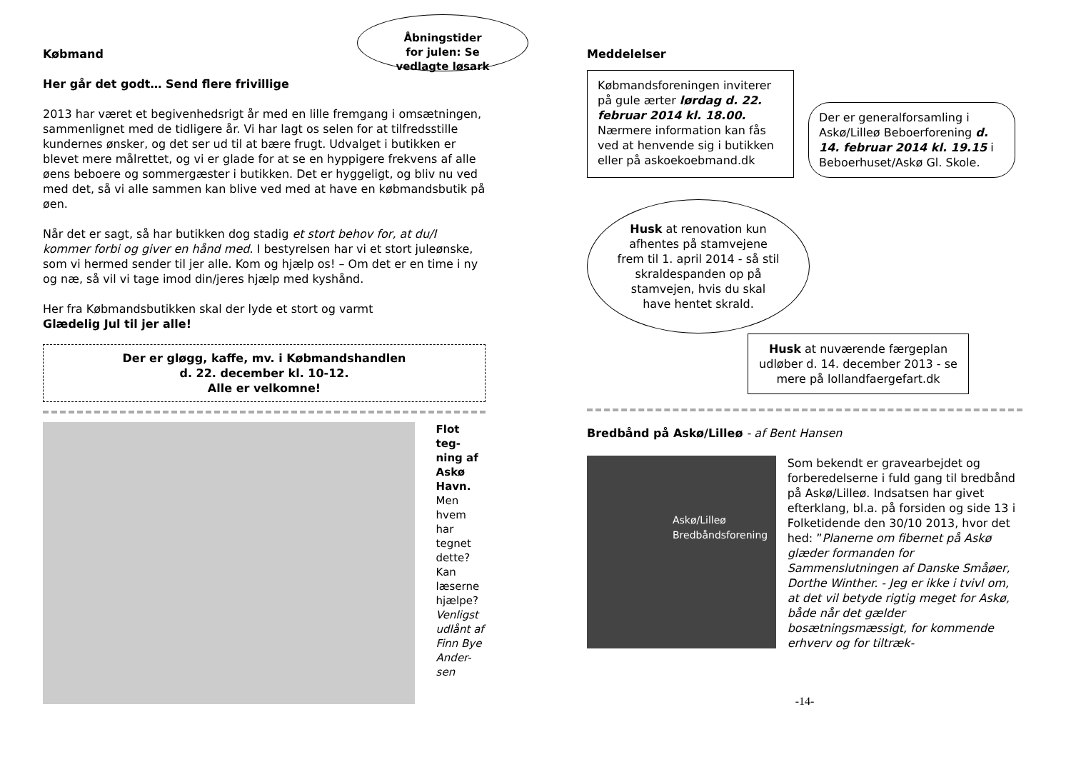Åbningstider
for julen: Se
vedlagte løsark
Købmand
Her går det godt… Send flere frivillige
2013 har været et begivenhedsrigt år med en lille fremgang i omsætningen, sammenlignet med de tidligere år. Vi har lagt os selen for at tilfredsstille kundernes ønsker, og det ser ud til at bære frugt. Udvalget i butikken er blevet mere målrettet, og vi er glade for at se en hyppigere frekvens af alle øens beboere og sommergæster i butikken. Det er hyggeligt, og bliv nu ved med det, så vi alle sammen kan blive ved med at have en købmandsbutik på øen.
Når det er sagt, så har butikken dog stadig et stort behov for, at du/I kommer forbi og giver en hånd med. I bestyrelsen har vi et stort juleønske, som vi hermed sender til jer alle. Kom og hjælp os! – Om det er en time i ny og næ, så vil vi tage imod din/jeres hjælp med kyshånd.
Her fra Købmandsbutikken skal der lyde et stort og varmt
Glædelig Jul til jer alle!
Der er gløgg, kaffe, mv. i Købmandshandlen
d. 22. december kl. 10-12.
Alle er velkomne!
Flot teg-ning af Askø Havn. Men hvem har tegnet dette? Kan læserne hjælpe? Venligst udlånt af Finn Bye Ander-sen
Meddelelser
Købmandsforeningen inviterer på gule ærter lørdag d. 22. februar 2014 kl. 18.00. Nærmere information kan fås ved at henvende sig i butikken eller på askoekoebmand.dk
Der er generalforsamling i Askø/Lilleø Beboerforening d. 14. februar 2014 kl. 19.15 i Beboerhuset/Askø Gl. Skole.
Husk at renovation kun afhentes på stamvejene frem til 1. april 2014 - så stil skraldespanden op på stamvejen, hvis du skal have hentet skrald.
Husk at nuværende færgeplan udløber d. 14. december 2013 - se mere på lollandfaergefart.dk
Bredbånd på Askø/Lilleø - af Bent Hansen
Askø/Lilleø
Bredbåndsforening
Som bekendt er gravearbejdet og forberedelserne i fuld gang til bredbånd på Askø/Lilleø. Indsatsen har givet efterklang, bl.a. på forsiden og side 13 i Folketidende den 30/10 2013, hvor det hed: ”Planerne om fibernet på Askø glæder formanden for Sammenslutningen af Danske Småøer, Dorthe Winther. - Jeg er ikke i tvivl om, at det vil betyde rigtig meget for Askø, både når det gælder bosætningsmæssigt, for kommende erhverv og for tiltræk-
-14-